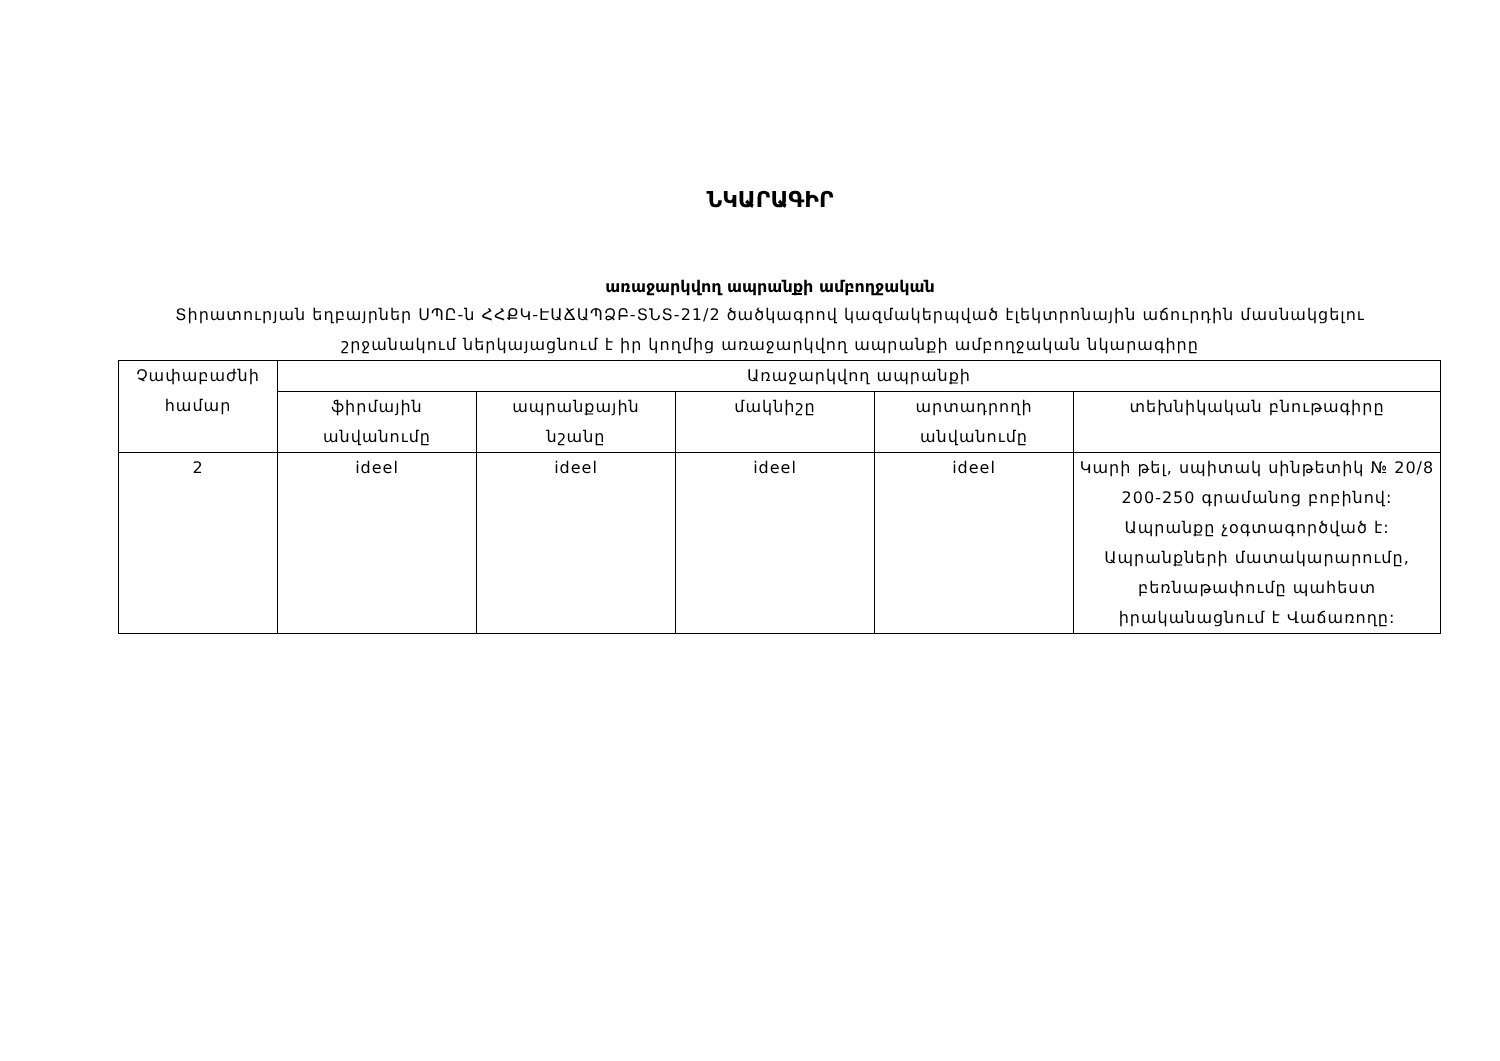ՆԿԱՐԱԳԻՐ
առաջարկվող ապրանքի ամբողջական
Տիրատուրյան եղբայրներ ՍՊԸ-ն ՀՀՔԿ-ԷԱՃԱՊՁԲ-ՏՆՏ-21/2 ծածկագրով կազմակերպված էլեկտրոնային աճուրդին մասնակցելու շրջանակում ներկայացնում է իր կողմից առաջարկվող ապրանքի ամբողջական նկարագիրը
| Չափաբաժնի համար | Առաջարկվող ապրանքի | | | | |
| --- | --- | --- | --- | --- | --- |
| | ֆիրմային անվանումը | ապրանքային նշանը | մակնիշը | արտադրողի անվանումը | տեխնիկական բնութագիրը |
| 2 | ideel | ideel | ideel | ideel | Կարի թել, սպիտակ սինթետիկ № 20/8 200-250 գրամանոց բոբինով: Ապրանքը չօգտագործված է: Ապրանքների մատակարարումը, բեռնաթափումը պահեստ իրականացնում է Վաճառողը: |